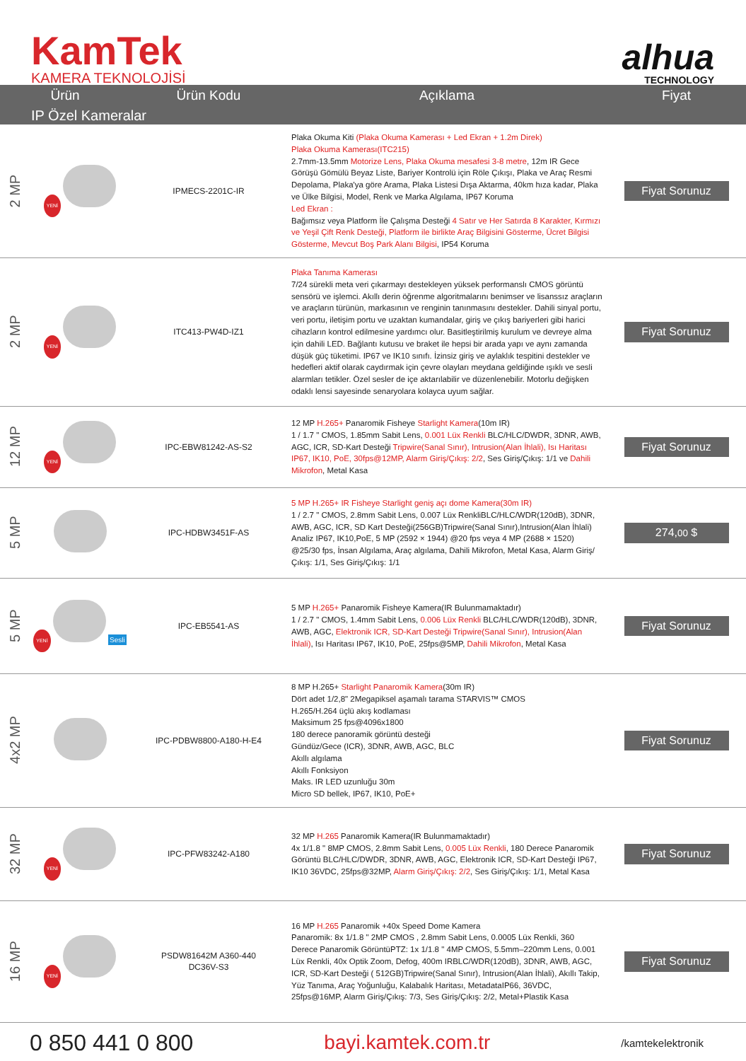KamTek
KAMERA TEKNOLOJİSİ
alhua
TECHNOLOGY
| Ürün | | Ürün Kodu | Açıklama | Fiyat |
| --- | --- | --- | --- | --- |
| IP Özel Kameralar | | | | |
| 2 MP | YENİ | IPMECS-2201C-IR | Plaka Okuma Kiti (Plaka Okuma Kamerası + Led Ekran + 1.2m Direk) Plaka Okuma Kamerası(ITC215) 2.7mm-13.5mm Motorize Lens, Plaka Okuma mesafesi 3-8 metre , 12m IR Gece Görüşü Gömülü Beyaz Liste, Bariyer Kontrolü için Röle Çıkışı, Plaka ve Araç Resmi Depolama, Plaka'ya göre Arama, Plaka Listesi Dışa Aktarma, 40km hıza kadar, Plaka ve Ülke Bilgisi, Model, Renk ve Marka Algılama, IP67 Koruma Led Ekran : Bağımsız veya Platform İle Çalışma Desteği 4 Satır ve Her Satırda 8 Karakter, Kırmızı ve Yeşil Çift Renk Desteği, Platform ile birlikte Araç Bilgisini Gösterme, Ücret Bilgisi Gösterme, Mevcut Boş Park Alanı Bilgisi , IP54 Koruma | Fiyat Sorunuz |
| 2 MP | YENİ | ITC413-PW4D-IZ1 | Plaka Tanıma Kamerası 7/24 sürekli meta veri çıkarmayı destekleyen yüksek performanslı CMOS görüntü sensörü ve işlemci. Akıllı derin öğrenme algoritmalarını benimser ve lisanssız araçların ve araçların türünün, markasının ve renginin tanınmasını destekler. Dahili sinyal portu, veri portu, iletişim portu ve uzaktan kumandalar, giriş ve çıkış bariyerleri gibi harici cihazların kontrol edilmesine yardımcı olur. Basitleştirilmiş kurulum ve devreye alma için dahili LED. Bağlantı kutusu ve braket ile hepsi bir arada yapı ve aynı zamanda düşük güç tüketimi. IP67 ve IK10 sınıfı. İzinsiz giriş ve aylaklık tespitini destekler ve hedefleri aktif olarak caydırmak için çevre olayları meydana geldiğinde ışıklı ve sesli alarmları tetikler. Özel sesler de içe aktarılabilir ve düzenlenebilir. Motorlu değişken odaklı lensi sayesinde senaryolara kolayca uyum sağlar. | Fiyat Sorunuz |
| 12 MP | YENİ | IPC-EBW81242-AS-S2 | 12 MP H.265+ Panaromik Fisheye Starlight Kamera (10m IR) 1 / 1.7 " CMOS, 1.85mm Sabit Lens, 0.001 Lüx Renkli BLC/HLC/DWDR, 3DNR, AWB, AGC, ICR, SD-Kart Desteği Tripwire(Sanal Sınır), Intrusion(Alan İhlali), Isı Haritası IP67, IK10, PoE, 30fps@12MP, Alarm Giriş/Çıkış: 2/2 , Ses Giriş/Çıkış: 1/1 ve Dahili Mikrofon , Metal Kasa | Fiyat Sorunuz |
| 5 MP | | IPC-HDBW3451F-AS | 5 MP H.265+ IR Fisheye Starlight geniş açı dome Kamera(30m IR) 1 / 2.7 " CMOS, 2.8mm Sabit Lens, 0.007 Lüx RenkliBLC/HLC/WDR(120dB), 3DNR, AWB, AGC, ICR, SD Kart Desteği(256GB)Tripwire(Sanal Sınır),Intrusion(Alan İhlali) Analiz IP67, IK10,PoE, 5 MP (2592 × 1944) @20 fps veya 4 MP (2688 × 1520) @25/30 fps, İnsan Algılama, Araç algılama, Dahili Mikrofon, Metal Kasa, Alarm Giriş/Çıkış: 1/1, Ses Giriş/Çıkış: 1/1 | 274, 00 $ |
| 5 MP | YENİ Sesli | IPC-EB5541-AS | 5 MP H.265+ Panaromik Fisheye Kamera(IR Bulunmamaktadır) 1 / 2.7 " CMOS, 1.4mm Sabit Lens, 0.006 Lüx Renkli BLC/HLC/WDR(120dB), 3DNR, AWB, AGC, Elektronik ICR, SD-Kart Desteği Tripwire(Sanal Sınır), Intrusion(Alan İhlali) , Isı Haritası IP67, IK10, PoE, 25fps@5MP, Dahili Mikrofon , Metal Kasa | Fiyat Sorunuz |
| 4x2 MP | | IPC-PDBW8800-A180-H-E4 | 8 MP H.265+ Starlight Panaromik Kamera (30m IR) Dört adet 1/2,8" 2Megapiksel aşamalı tarama STARVIS™ CMOS H.265/H.264 üçlü akış kodlaması Maksimum 25 fps@4096x1800 180 derece panoramik görüntü desteği Gündüz/Gece (ICR), 3DNR, AWB, AGC, BLC Akıllı algılama Akıllı Fonksiyon Maks. IR LED uzunluğu 30m Micro SD bellek, IP67, IK10, PoE+ | Fiyat Sorunuz |
| 32 MP | YENİ | IPC-PFW83242-A180 | 32 MP H.265 Panaromik Kamera(IR Bulunmamaktadır) 4x 1/1.8 " 8MP CMOS, 2.8mm Sabit Lens, 0.005 Lüx Renkli , 180 Derece Panaromik Görüntü BLC/HLC/DWDR, 3DNR, AWB, AGC, Elektronik ICR, SD-Kart Desteği IP67, IK10 36VDC, 25fps@32MP, Alarm Giriş/Çıkış: 2/2 , Ses Giriş/Çıkış: 1/1, Metal Kasa | Fiyat Sorunuz |
| 16 MP | YENİ | PSDW81642M A360-440 DC36V-S3 | 16 MP H.265 Panaromik +40x Speed Dome Kamera Panaromik: 8x 1/1.8 " 2MP CMOS , 2.8mm Sabit Lens, 0.0005 Lüx Renkli, 360 Derece Panaromik GörüntüPTZ: 1x 1/1.8 " 4MP CMOS, 5.5mm–220mm Lens, 0.001 Lüx Renkli, 40x Optik Zoom, Defog, 400m IRBLC/WDR(120dB), 3DNR, AWB, AGC, ICR, SD-Kart Desteği ( 512GB)Tripwire(Sanal Sınır), Intrusion(Alan İhlali), Akıllı Takip, Yüz Tanıma, Araç Yoğunluğu, Kalabalık Haritası, MetadataIP66, 36VDC, 25fps@16MP, Alarm Giriş/Çıkış: 7/3, Ses Giriş/Çıkış: 2/2, Metal+Plastik Kasa | Fiyat Sorunuz |
0 850 441 0 800 bayi.kamtek.com.tr
/kamtekelektronik